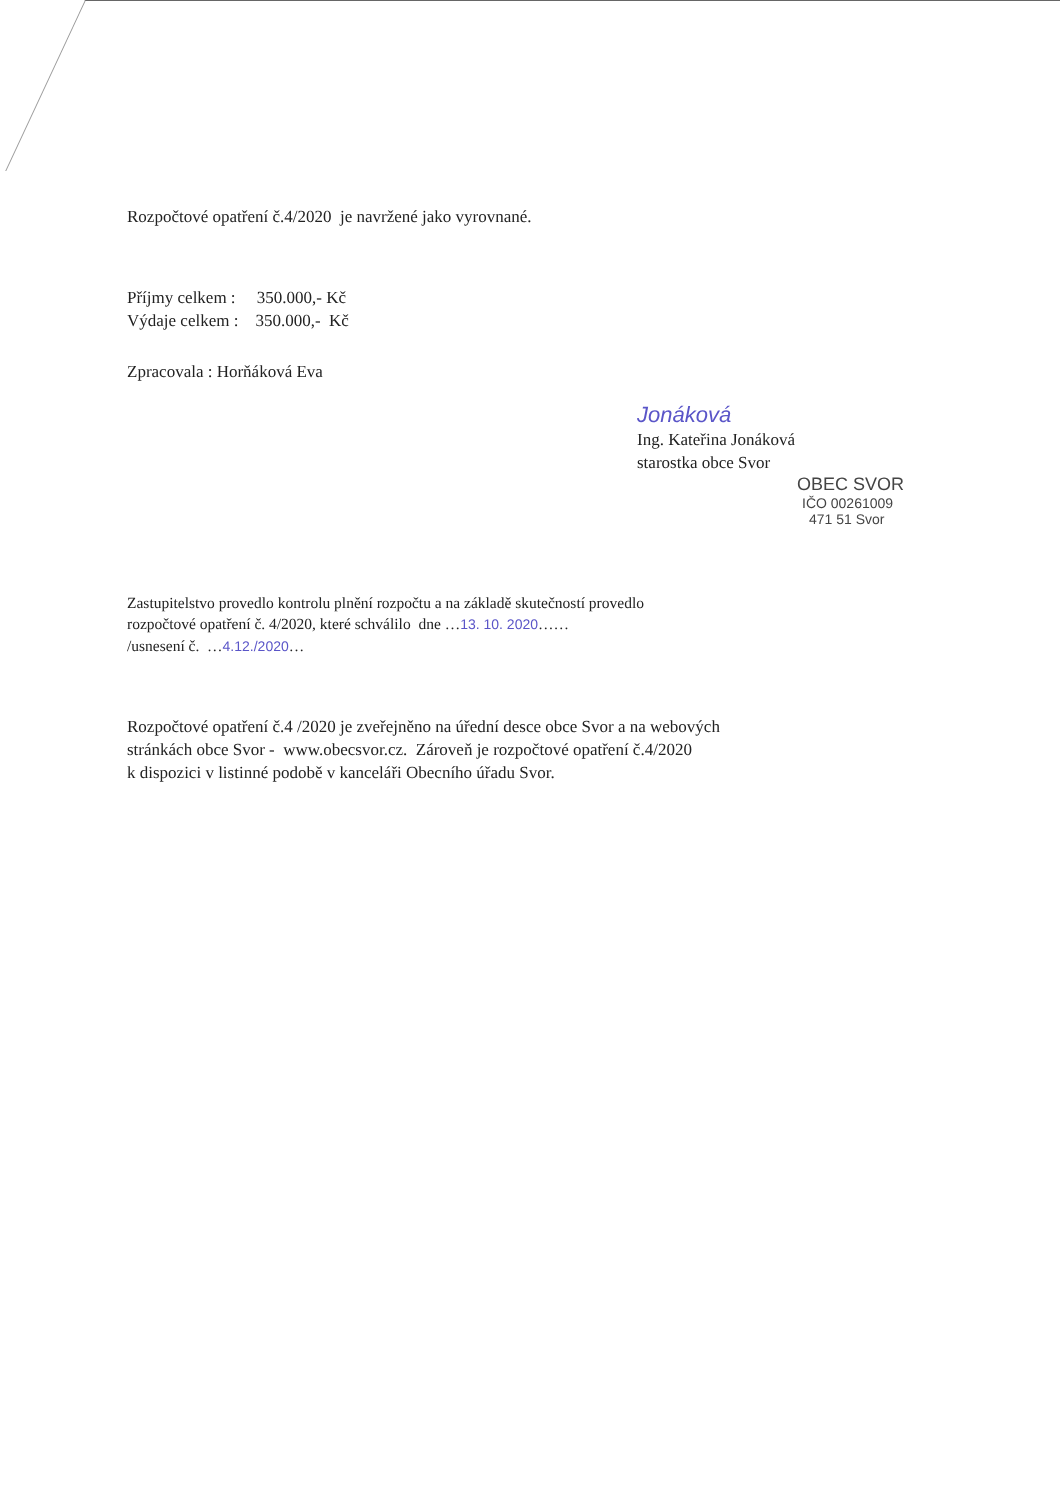Rozpočtové opatření č.4/2020 je navržené jako vyrovnané.
Příjmy celkem : 350.000,- Kč
Výdaje celkem : 350.000,- Kč
Zpracovala : Horňáková Eva
Jonáková
Ing. Kateřina Jonáková
starostka obce Svor
OBEC SVOR
IČO 00261009
471 51 Svor
Zastupitelstvo provedlo kontrolu plnění rozpočtu a na základě skutečností provedlo
rozpočtové opatření č. 4/2020, které schválilo dne …13. 10. 2020……
/usnesení č. …4.12./2020…
Rozpočtové opatření č.4 /2020 je zveřejněno na úřední desce obce Svor a na webových
stránkách obce Svor - www.obecsvor.cz. Zároveň je rozpočtové opatření č.4/2020
k dispozici v listinné podobě v kanceláři Obecního úřadu Svor.